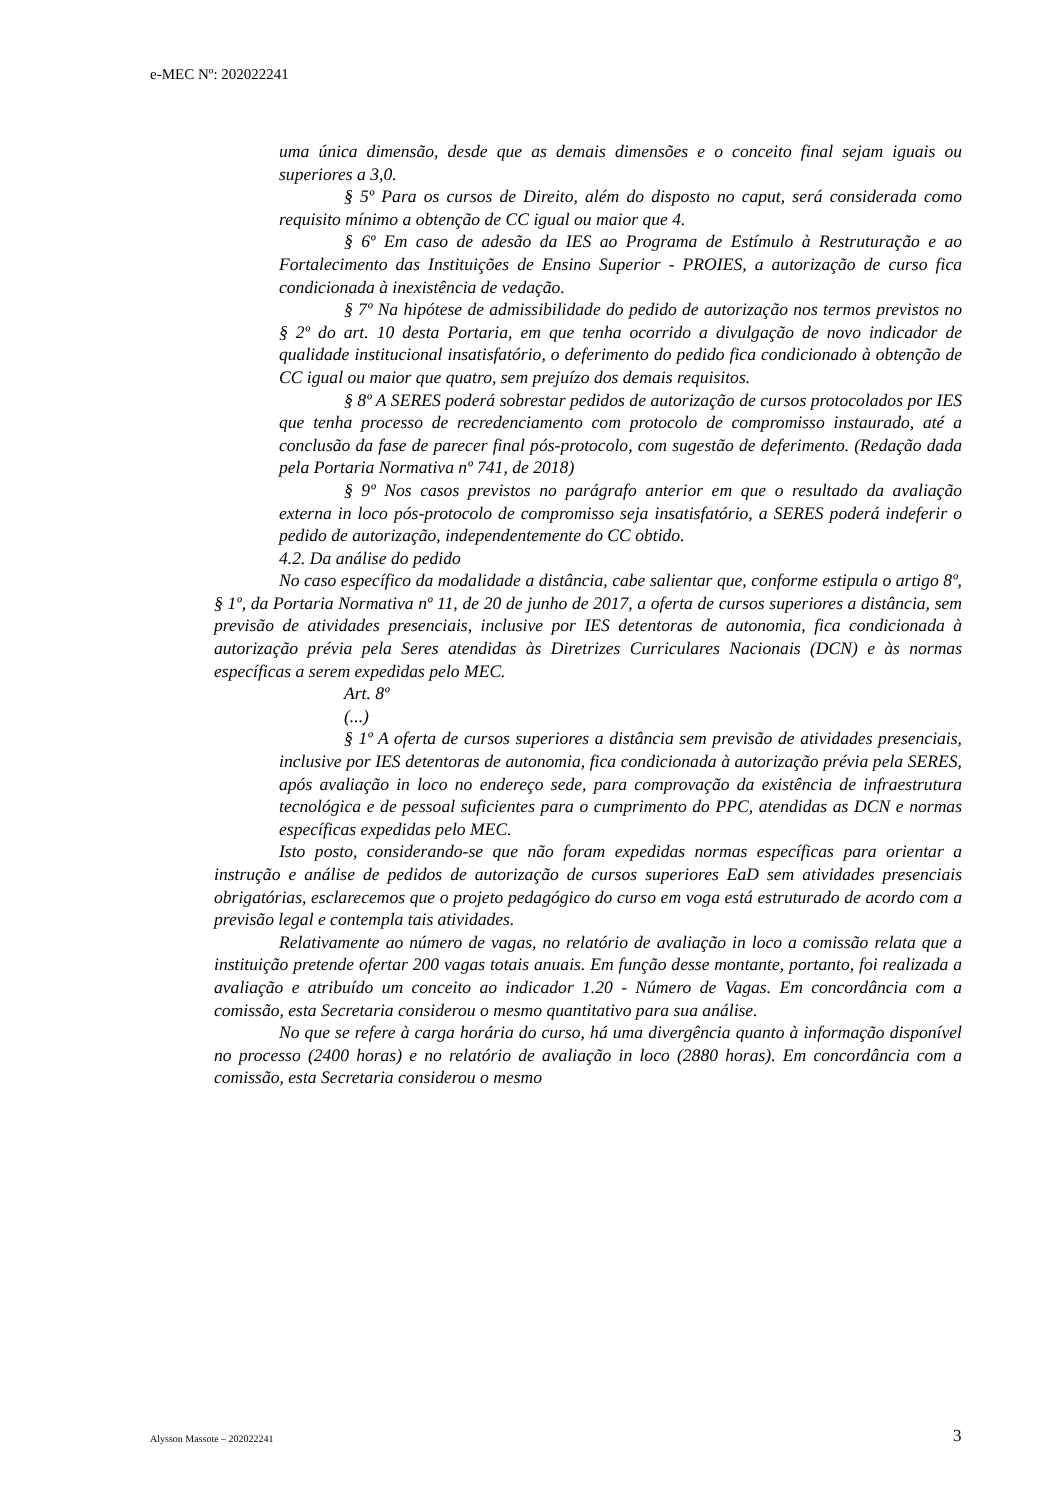e-MEC Nº: 202022241
uma única dimensão, desde que as demais dimensões e o conceito final sejam iguais ou superiores a 3,0.
§ 5º Para os cursos de Direito, além do disposto no caput, será considerada como requisito mínimo a obtenção de CC igual ou maior que 4.
§ 6º Em caso de adesão da IES ao Programa de Estímulo à Restruturação e ao Fortalecimento das Instituições de Ensino Superior - PROIES, a autorização de curso fica condicionada à inexistência de vedação.
§ 7º Na hipótese de admissibilidade do pedido de autorização nos termos previstos no § 2º do art. 10 desta Portaria, em que tenha ocorrido a divulgação de novo indicador de qualidade institucional insatisfatório, o deferimento do pedido fica condicionado à obtenção de CC igual ou maior que quatro, sem prejuízo dos demais requisitos.
§ 8º A SERES poderá sobrestar pedidos de autorização de cursos protocolados por IES que tenha processo de recredenciamento com protocolo de compromisso instaurado, até a conclusão da fase de parecer final pós-protocolo, com sugestão de deferimento. (Redação dada pela Portaria Normativa nº 741, de 2018)
§ 9º Nos casos previstos no parágrafo anterior em que o resultado da avaliação externa in loco pós-protocolo de compromisso seja insatisfatório, a SERES poderá indeferir o pedido de autorização, independentemente do CC obtido.
4.2. Da análise do pedido
No caso específico da modalidade a distância, cabe salientar que, conforme estipula o artigo 8º, § 1º, da Portaria Normativa nº 11, de 20 de junho de 2017, a oferta de cursos superiores a distância, sem previsão de atividades presenciais, inclusive por IES detentoras de autonomia, fica condicionada à autorização prévia pela Seres atendidas às Diretrizes Curriculares Nacionais (DCN) e às normas específicas a serem expedidas pelo MEC.
Art. 8º
(...)
§ 1º A oferta de cursos superiores a distância sem previsão de atividades presenciais, inclusive por IES detentoras de autonomia, fica condicionada à autorização prévia pela SERES, após avaliação in loco no endereço sede, para comprovação da existência de infraestrutura tecnológica e de pessoal suficientes para o cumprimento do PPC, atendidas as DCN e normas específicas expedidas pelo MEC.
Isto posto, considerando-se que não foram expedidas normas específicas para orientar a instrução e análise de pedidos de autorização de cursos superiores EaD sem atividades presenciais obrigatórias, esclarecemos que o projeto pedagógico do curso em voga está estruturado de acordo com a previsão legal e contempla tais atividades.
Relativamente ao número de vagas, no relatório de avaliação in loco a comissão relata que a instituição pretende ofertar 200 vagas totais anuais. Em função desse montante, portanto, foi realizada a avaliação e atribuído um conceito ao indicador 1.20 - Número de Vagas. Em concordância com a comissão, esta Secretaria considerou o mesmo quantitativo para sua análise.
No que se refere à carga horária do curso, há uma divergência quanto à informação disponível no processo (2400 horas) e no relatório de avaliação in loco (2880 horas). Em concordância com a comissão, esta Secretaria considerou o mesmo
Alysson Massote – 202022241 3